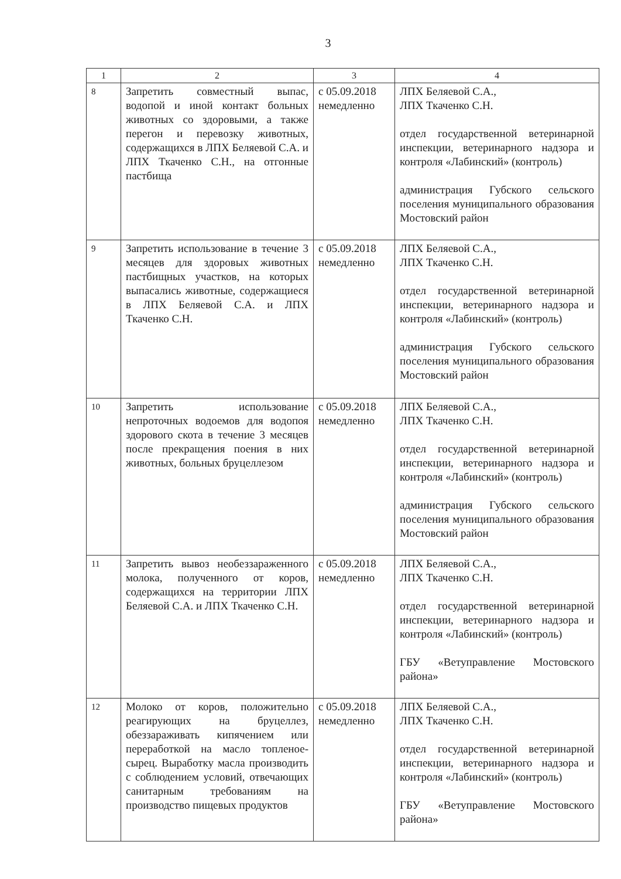3
| 1 | 2 | 3 | 4 |
| --- | --- | --- | --- |
| 8 | Запретить совместный выпас, водопой и иной контакт больных животных со здоровыми, а также перегон и перевозку животных, содержащихся в ЛПХ Беляевой С.А. и ЛПХ Ткаченко С.Н., на отгонные пастбища | с 05.09.2018 немедленно | ЛПХ Беляевой С.А., ЛПХ Ткаченко С.Н. отдел государственной ветеринарной инспекции, ветеринарного надзора и контроля «Лабинский» (контроль) администрация Губского сельского поселения муниципального образования Мостовский район |
| 9 | Запретить использование в течение 3 месяцев для здоровых животных пастбищных участков, на которых выпасались животные, содержащиеся в ЛПХ Беляевой С.А. и ЛПХ Ткаченко С.Н. | с 05.09.2018 немедленно | ЛПХ Беляевой С.А., ЛПХ Ткаченко С.Н. отдел государственной ветеринарной инспекции, ветеринарного надзора и контроля «Лабинский» (контроль) администрация Губского сельского поселения муниципального образования Мостовский район |
| 10 | Запретить использование непроточных водоемов для водопоя здорового скота в течение 3 месяцев после прекращения поения в них животных, больных бруцеллезом | с 05.09.2018 немедленно | ЛПХ Беляевой С.А., ЛПХ Ткаченко С.Н. отдел государственной ветеринарной инспекции, ветеринарного надзора и контроля «Лабинский» (контроль) администрация Губского сельского поселения муниципального образования Мостовский район |
| 11 | Запретить вывоз необеззараженного молока, полученного от коров, содержащихся на территории ЛПХ Беляевой С.А. и ЛПХ Ткаченко С.Н. | с 05.09.2018 немедленно | ЛПХ Беляевой С.А., ЛПХ Ткаченко С.Н. отдел государственной ветеринарной инспекции, ветеринарного надзора и контроля «Лабинский» (контроль) ГБУ «Ветуправление Мостовского района» |
| 12 | Молоко от коров, положительно реагирующих на бруцеллез, обеззараживать кипячением или переработкой на масло топленое-сырец. Выработку масла производить с соблюдением условий, отвечающих санитарным требованиям на производство пищевых продуктов | с 05.09.2018 немедленно | ЛПХ Беляевой С.А., ЛПХ Ткаченко С.Н. отдел государственной ветеринарной инспекции, ветеринарного надзора и контроля «Лабинский» (контроль) ГБУ «Ветуправление Мостовского района» |